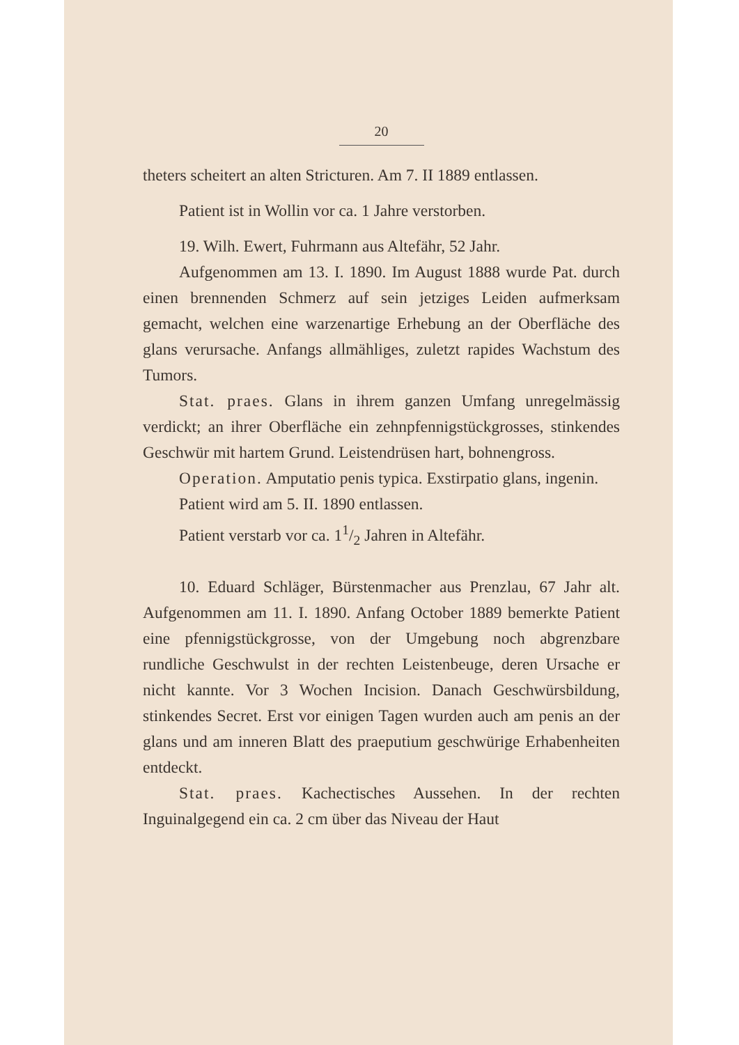20
theters scheitert an alten Stricturen. Am 7. II 1889 entlassen.
Patient ist in Wollin vor ca. 1 Jahre verstorben.
19. Wilh. Ewert, Fuhrmann aus Altefähr, 52 Jahr.
Aufgenommen am 13. I. 1890. Im August 1888 wurde Pat. durch einen brennenden Schmerz auf sein jetziges Leiden aufmerksam gemacht, welchen eine warzenartige Erhebung an der Oberfläche des glans verursache. Anfangs allmähliges, zuletzt rapides Wachstum des Tumors.
Stat. praes. Glans in ihrem ganzen Umfang unregelmässig verdickt; an ihrer Oberfläche ein zehnpfennigstückgrosses, stinkendes Geschwür mit hartem Grund. Leistendrüsen hart, bohnengross.
Operation. Amputatio penis typica. Exstirpatio glans, ingenin.
Patient wird am 5. II. 1890 entlassen.
Patient verstarb vor ca. 11/2 Jahren in Altefähr.
10. Eduard Schläger, Bürstenmacher aus Prenzlau, 67 Jahr alt. Aufgenommen am 11. I. 1890. Anfang October 1889 bemerkte Patient eine pfennigstückgrosse, von der Umgebung noch abgrenzbare rundliche Geschwulst in der rechten Leistenbeuge, deren Ursache er nicht kannte. Vor 3 Wochen Incision. Danach Geschwürsbildung, stinkendes Secret. Erst vor einigen Tagen wurden auch am penis an der glans und am inneren Blatt des praeputium geschwürige Erhabenheiten entdeckt.
Stat. praes. Kachectisches Aussehen. In der rechten Inguinalgegend ein ca. 2 cm über das Niveau der Haut